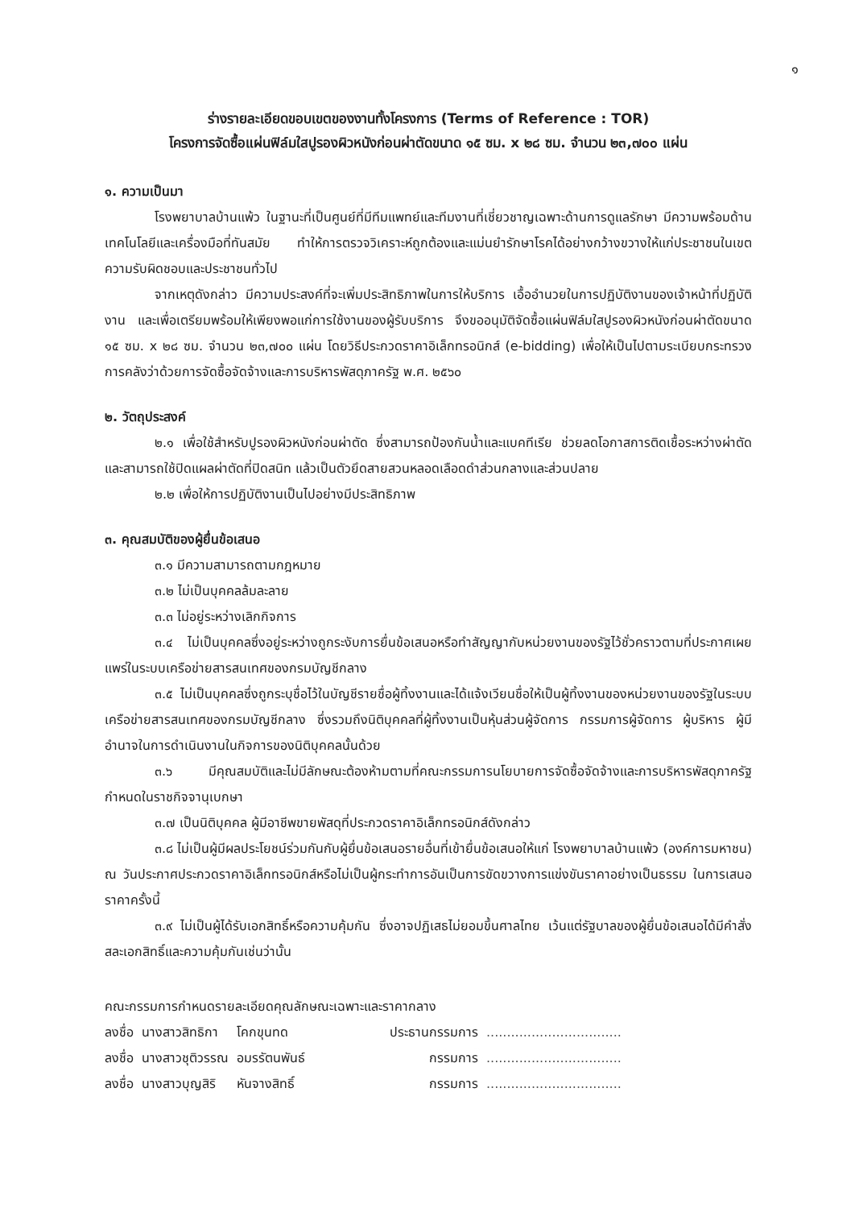๑
ร่างรายละเอียดขอบเขตของงานทั้งโครงการ (Terms of Reference : TOR)
โครงการจัดซื้อแผ่นฟิล์มใสปูรองผิวหนังก่อนผ่าตัดขนาด ๑๕ ซม. x ๒๘ ซม. จำนวน ๒๓,๗๐๐ แผ่น
๑. ความเป็นมา
โรงพยาบาลบ้านแพ้ว ในฐานะที่เป็นศูนย์ที่มีทีมแพทย์และทีมงานที่เชี่ยวชาญเฉพาะด้านการดูแลรักษา มีความพร้อมด้านเทคโนโลยีและเครื่องมือที่ทันสมัย ทำให้การตรวจวิเคราะห์ถูกต้องและแม่นยำรักษาโรคได้อย่างกว้างขวางให้แก่ประชาชนในเขตความรับผิดชอบและประชาชนทั่วไป
จากเหตุดังกล่าว มีความประสงค์ที่จะเพิ่มประสิทธิภาพในการให้บริการ เอื้ออำนวยในการปฏิบัติงานของเจ้าหน้าที่ปฏิบัติงาน และเพื่อเตรียมพร้อมให้เพียงพอแก่การใช้งานของผู้รับบริการ จึงขออนุมัติจัดซื้อแผ่นฟิล์มใสปูรองผิวหนังก่อนผ่าตัดขนาด ๑๕ ซม. x ๒๘ ซม. จำนวน ๒๓,๗๐๐ แผ่น โดยวิธีประกวดราคาอิเล็กทรอนิกส์ (e-bidding) เพื่อให้เป็นไปตามระเบียบกระทรวงการคลังว่าด้วยการจัดซื้อจัดจ้างและการบริหารพัสดุภาครัฐ พ.ศ. ๒๕๖๐
๒. วัตถุประสงค์
๒.๑ เพื่อใช้สำหรับปูรองผิวหนังก่อนผ่าตัด ซึ่งสามารถป้องกันน้ำและแบคทีเรีย ช่วยลดโอกาสการติดเชื้อระหว่างผ่าตัด และสามารถใช้ปิดแผลผ่าตัดที่ปิดสนิท แล้วเป็นตัวยึดสายสวนหลอดเลือดดำส่วนกลางและส่วนปลาย
๒.๒ เพื่อให้การปฏิบัติงานเป็นไปอย่างมีประสิทธิภาพ
๓. คุณสมบัติของผู้ยื่นข้อเสนอ
๓.๑ มีความสามารถตามกฎหมาย
๓.๒ ไม่เป็นบุคคลล้มละลาย
๓.๓ ไม่อยู่ระหว่างเลิกกิจการ
๓.๔ ไม่เป็นบุคคลซึ่งอยู่ระหว่างถูกระงับการยื่นข้อเสนอหรือทำสัญญากับหน่วยงานของรัฐไว้ชั่วคราวตามที่ประกาศเผยแพร่ในระบบเครือข่ายสารสนเทศของกรมบัญชีกลาง
๓.๕ ไม่เป็นบุคคลซึ่งถูกระบุชื่อไว้ในบัญชีรายชื่อผู้ทิ้งงานและได้แจ้งเวียนชื่อให้เป็นผู้ทิ้งงานของหน่วยงานของรัฐในระบบเครือข่ายสารสนเทศของกรมบัญชีกลาง ซึ่งรวมถึงนิติบุคคลที่ผู้ทิ้งงานเป็นหุ้นส่วนผู้จัดการ กรรมการผู้จัดการ ผู้บริหาร ผู้มีอำนาจในการดำเนินงานในกิจการของนิติบุคคลนั้นด้วย
๓.๖ มีคุณสมบัติและไม่มีลักษณะต้องห้ามตามที่คณะกรรมการนโยบายการจัดซื้อจัดจ้างและการบริหารพัสดุภาครัฐกำหนดในราชกิจจานุเบกษา
๓.๗ เป็นนิติบุคคล ผู้มีอาชีพขายพัสดุที่ประกวดราคาอิเล็กทรอนิกส์ดังกล่าว
๓.๘ ไม่เป็นผู้มีผลประโยชน์ร่วมกันกับผู้ยื่นข้อเสนอรายอื่นที่เข้ายื่นข้อเสนอให้แก่ โรงพยาบาลบ้านแพ้ว (องค์การมหาชน) ณ วันประกาศประกวดราคาอิเล็กทรอนิกส์หรือไม่เป็นผู้กระทำการอันเป็นการขัดขวางการแข่งขันราคาอย่างเป็นธรรม ในการเสนอราคาครั้งนี้
๓.๙ ไม่เป็นผู้ได้รับเอกสิทธิ์หรือความคุ้มกัน ซึ่งอาจปฏิเสธไม่ยอมขึ้นศาลไทย เว้นแต่รัฐบาลของผู้ยื่นข้อเสนอได้มีคำสั่งสละเอกสิทธิ์และความคุ้มกันเช่นว่านั้น
คณะกรรมการกำหนดรายละเอียดคุณลักษณะเฉพาะและราคากลาง
| ลงชื่อ | นางสาวสิทธิกา | โคกขุนทด | ประธานกรรมการ | ................................. |
| ลงชื่อ | นางสาวชุติวรรณ | อมรรัตนพันธ์ | กรรมการ | ................................. |
| ลงชื่อ | นางสาวบุญสิริ | หันจางสิทธิ์ | กรรมการ | ................................. |